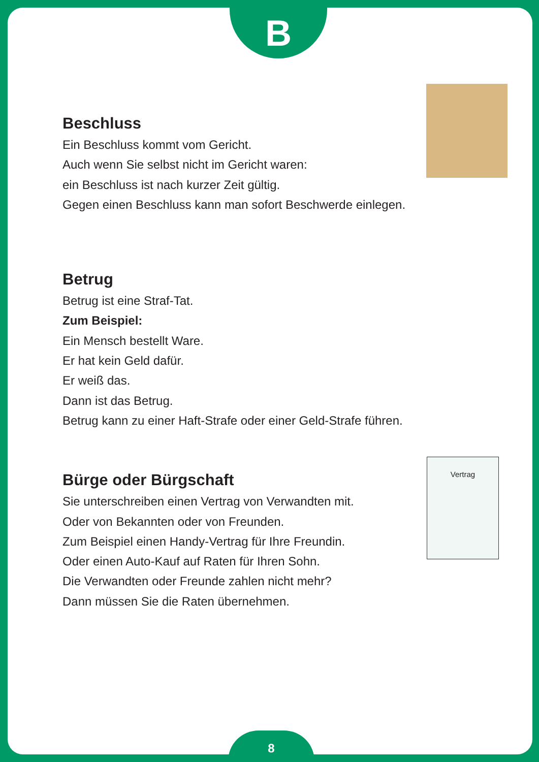B
Beschluss
Ein Beschluss kommt vom Gericht.
Auch wenn Sie selbst nicht im Gericht waren:
ein Beschluss ist nach kurzer Zeit gültig.
Gegen einen Beschluss kann man sofort Beschwerde einlegen.
Betrug
Betrug ist eine Straf-Tat.
Zum Beispiel:
Ein Mensch bestellt Ware.
Er hat kein Geld dafür.
Er weiß das.
Dann ist das Betrug.
Betrug kann zu einer Haft-Strafe oder einer Geld-Strafe führen.
Bürge oder Bürgschaft
Sie unterschreiben einen Vertrag von Verwandten mit.
Oder von Bekannten oder von Freunden.
Zum Beispiel einen Handy-Vertrag für Ihre Freundin.
Oder einen Auto-Kauf auf Raten für Ihren Sohn.
Die Verwandten oder Freunde zahlen nicht mehr?
Dann müssen Sie die Raten übernehmen.
Vertrag
8